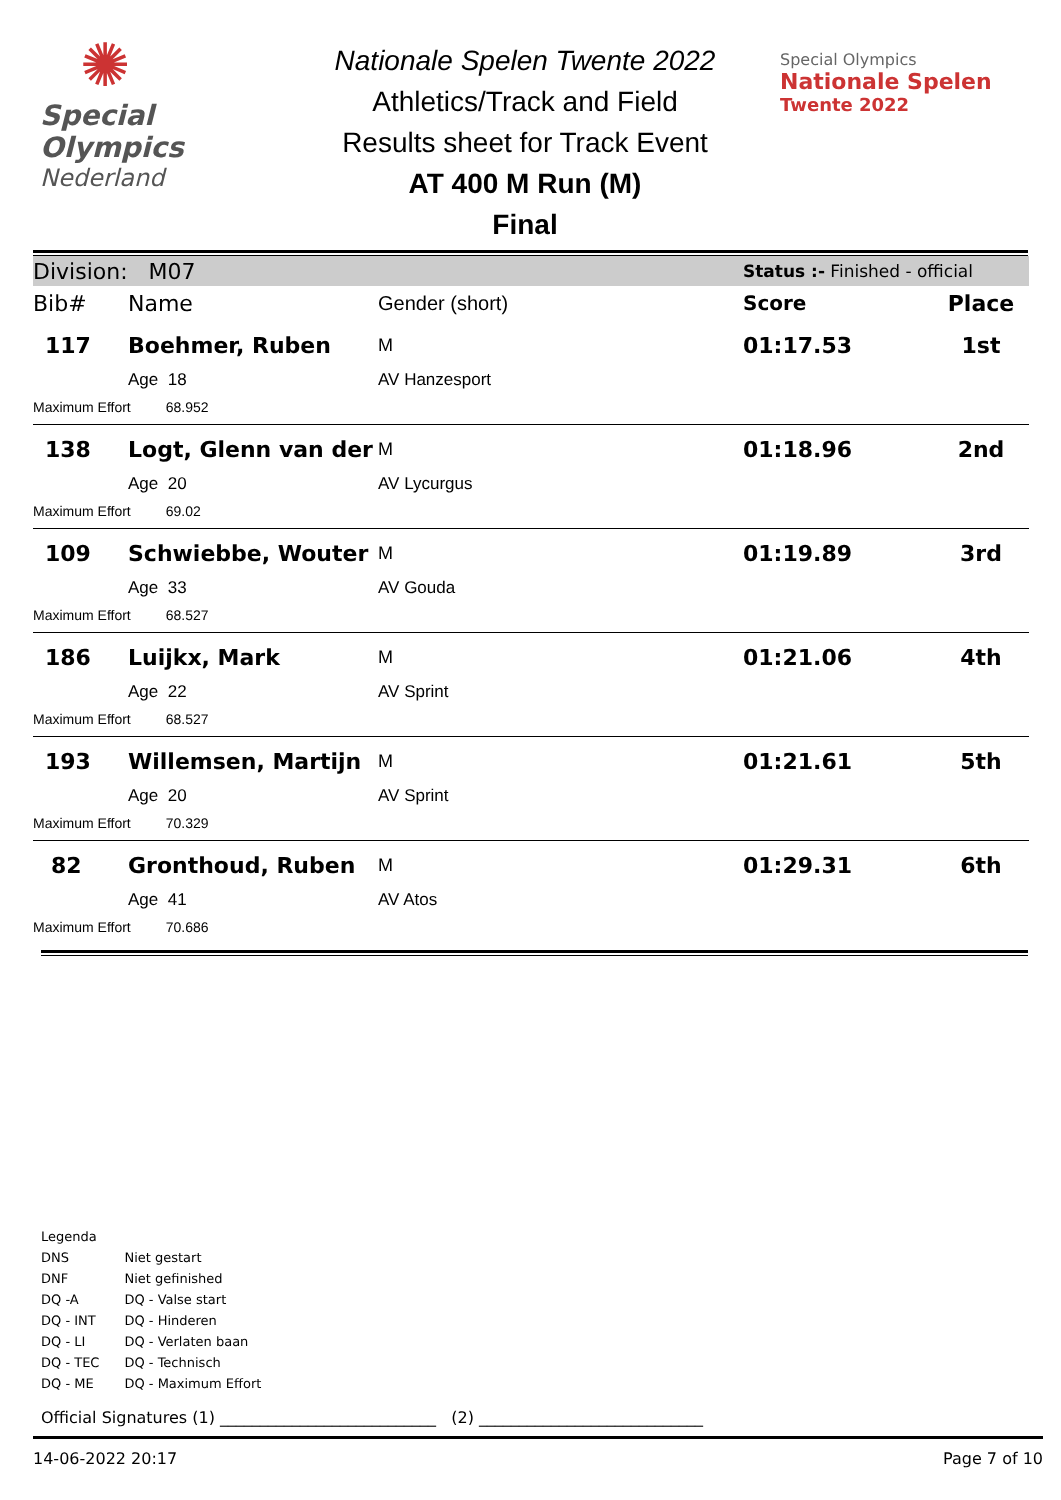✺
Special
Olympics
Nederland
Nationale Spelen Twente 2022
Athletics/Track and Field
Results sheet for Track Event
AT 400 M Run (M)
Final
Special Olympics
Nationale Spelen
Twente 2022
| Division: M07 | | | Status :- Finished - official | |
| Bib# | Name | Gender (short) | Score | Place |
| 117 | Boehmer, Ruben | M | 01:17.53 | 1st |
| | Age 18 | AV Hanzesport | | |
| Maximum Effort 68.952 | | | | |
| 138 | Logt, Glenn van der | M | 01:18.96 | 2nd |
| | Age 20 | AV Lycurgus | | |
| Maximum Effort 69.02 | | | | |
| 109 | Schwiebbe, Wouter | M | 01:19.89 | 3rd |
| | Age 33 | AV Gouda | | |
| Maximum Effort 68.527 | | | | |
| 186 | Luijkx, Mark | M | 01:21.06 | 4th |
| | Age 22 | AV Sprint | | |
| Maximum Effort 68.527 | | | | |
| 193 | Willemsen, Martijn | M | 01:21.61 | 5th |
| | Age 20 | AV Sprint | | |
| Maximum Effort 70.329 | | | | |
| 82 | Gronthoud, Ruben | M | 01:29.31 | 6th |
| | Age 41 | AV Atos | | |
| Maximum Effort 70.686 | | | | |
Legenda
| DNS | Niet gestart |
| DNF | Niet gefinished |
| DQ -A | DQ - Valse start |
| DQ - INT | DQ - Hinderen |
| DQ - LI | DQ - Verlaten baan |
| DQ - TEC | DQ - Technisch |
| DQ - ME | DQ - Maximum Effort |
Official Signatures (1) ___________________________ (2) ____________________________
14-06-2022 20:17 Page 7 of 10